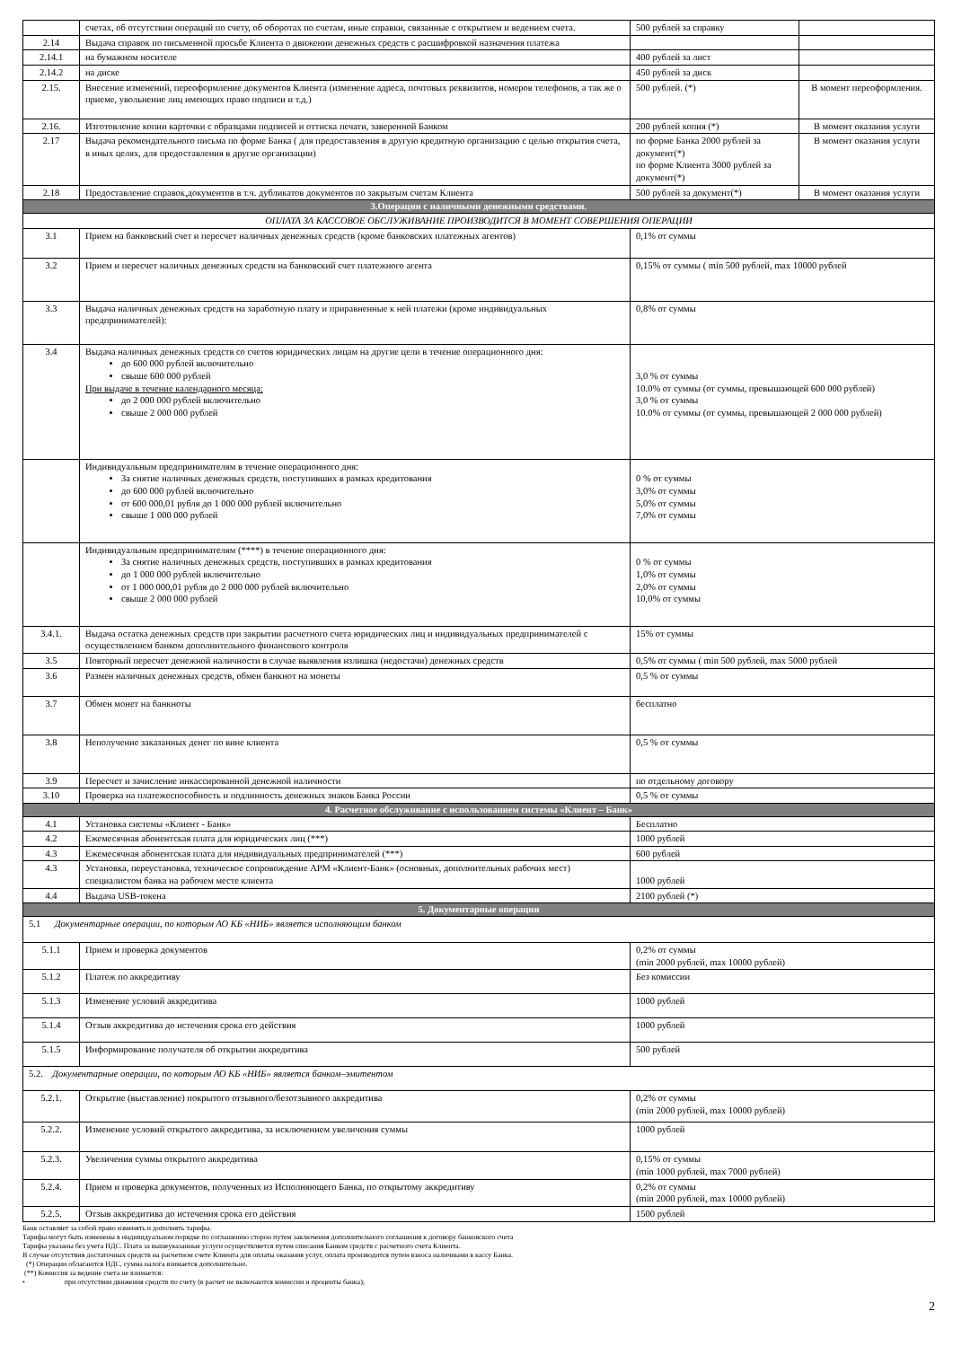| | счетах, об отсутствии операций по счету, об оборотах по счетам, иные справки, связанные с открытием и ведением счета. | 500 рублей за справку | |
| 2.14 | Выдача справок по письменной просьбе Клиента о движении денежных средств с расшифровкой назначения платежа | | |
| 2.14.1 | на бумажном носителе | 400 рублей за лист | |
| 2.14.2 | на диске | 450 рублей за диск | |
| 2.15. | Внесение изменений, переоформление документов Клиента (изменение адреса, почтовых реквизитов, номеров телефонов, а так же о приеме, увольнение лиц имеющих право подписи и т.д.) | 500 рублей. (*) | В момент переоформления. |
| 2.16. | Изготовление копии карточки с образцами подписей и оттиска печати, заверенной Банком | 200 рублей копия (*) | В момент оказания услуги |
| 2.17 | Выдача рекомендательного письма по форме Банка ( для предоставления в другую кредитную организацию с целью открытия счета, в иных целях, для предоставления в другие организации) | по форме Банка 2000 рублей за документ(*) по форме Клиента 3000 рублей за документ(*) | В момент оказания услуги |
| 2.18 | Предоставление справок,документов в т.ч. дубликатов документов по закрытым счетам Клиента | 500 рублей за документ(*) | В момент оказания услуги |
| 3.Операции с наличными денежными средствами. | | | |
| ОПЛАТА ЗА КАССОВОЕ ОБСЛУЖИВАНИЕ ПРОИЗВОДИТСЯ В МОМЕНТ СОВЕРШЕНИЯ ОПЕРАЦИИ | | | |
| 3.1 | Прием на банковский счет и пересчет наличных денежных средств (кроме банковских платежных агентов) | 0,1% от суммы | |
| 3.2 | Прием и пересчет наличных денежных средств на банковский счет платежного агента | 0,15% от суммы ( min 500 рублей, max 10000 рублей | |
| 3.3 | Выдача наличных денежных средств на заработную плату и приравненные к ней платежи (кроме индивидуальных предпринимателей): | 0,8% от суммы | |
| 3.4 | Выдача наличных денежных средств со счетов юридических лицам на другие цели в течение операционного дня: до 600 000 рублей включительно свыше 600 000 рублей При выдаче в течение календарного месяца: до 2 000 000 рублей включительно свыше 2 000 000 рублей | 3,0 % от суммы 10.0% от суммы (от суммы, превышающей 600 000 рублей) 3,0 % от суммы 10.0% от суммы (от суммы, превышающей 2 000 000 рублей) | |
| | Индивидуальным предпринимателям в течение операционного дня: За снятие наличных денежных средств, поступивших в рамках кредитования до 600 000 рублей включительно от 600 000,01 рубля до 1 000 000 рублей включительно свыше 1 000 000 рублей | 0 % от суммы 3,0% от суммы 5,0% от суммы 7,0% от суммы | |
| | Индивидуальным предпринимателям (****) в течение операционного дня: За снятие наличных денежных средств, поступивших в рамках кредитования до 1 000 000 рублей включительно от 1 000 000,01 рубля до 2 000 000 рублей включительно свыше 2 000 000 рублей | 0 % от суммы 1,0% от суммы 2,0% от суммы 10,0% от суммы | |
| 3.4.1. | Выдача остатка денежных средств при закрытии расчетного счета юридических лиц и индивидуальных предпринимателей с осуществлением банком дополнительного финансового контроля | 15% от суммы | |
| 3.5 | Повторный пересчет денежной наличности в случае выявления излишка (недостачи) денежных средств | 0,5% от суммы ( min 500 рублей, max 5000 рублей | |
| 3.6 | Размен наличных денежных средств, обмен банкнот на монеты | 0,5 % от суммы | |
| 3.7 | Обмен монет на банкноты | бесплатно | |
| 3.8 | Неполучение заказанных денег по вине клиента | 0,5 % от суммы | |
| 3.9 | Пересчет и зачисление инкассированной денежной наличности | по отдельному договору | |
| 3.10 | Проверка на платежеспособность и подлинность денежных знаков Банка России | 0,5 % от суммы | |
| 4. Расчетное обслуживание с использованием системы «Клиент – Банк» | | | |
| 4.1 | Установка системы «Клиент - Банк» | Бесплатно | |
| 4.2 | Ежемесячная абонентская плата для юридических лиц (***) | 1000 рублей | |
| 4.3 | Ежемесячная абонентская плата для индивидуальных предпринимателей (***) | 600 рублей | |
| 4.3 | Установка, переустановка, техническое сопровождение АРМ «Клиент-Банк» (основных, дополнительных рабочих мест) специалистом банка на рабочем месте клиента | 1000 рублей | |
| 4.4 | Выдача USB-токена | 2100 рублей (*) | |
| 5. Документарные операции | | | |
| 5.1 Документарные операции, по которым АО КБ «НИБ» является исполняющим банком | | | |
| 5.1.1 | Прием и проверка документов | 0,2% от суммы (min 2000 рублей, max 10000 рублей) | |
| 5.1.2 | Платеж по аккредитиву | Без комиссии | |
| 5.1.3 | Изменение условий аккредитива | 1000 рублей | |
| 5.1.4 | Отзыв аккредитива до истечения срока его действия | 1000 рублей | |
| 5.1.5 | Информирование получателя об открытии аккредитива | 500 рублей | |
| 5.2. Документарные операции, по которым АО КБ «НИБ» является банком–эмитентом | | | |
| 5.2.1. | Открытие (выставление) покрытого отзывного/безотзывного аккредитива | 0,2% от суммы (min 2000 рублей, max 10000 рублей) | |
| 5.2.2. | Изменение условий открытого аккредитива, за исключением увеличения суммы | 1000 рублей | |
| 5.2.3. | Увеличения суммы открытого аккредитива | 0,15% от суммы (min 1000 рублей, max 7000 рублей) | |
| 5.2.4. | Прием и проверка документов, полученных из Исполняющего Банка, по открытому аккредитиву | 0,2% от суммы (min 2000 рублей, max 10000 рублей) | |
| 5.2.5. | Отзыв аккредитива до истечения срока его действия | 1500 рублей | |
Банк оставляет за собой право изменять и дополнять тарифы.
Тарифы могут быть изменены в индивидуальном порядке по соглашению сторон путем заключения дополнительного соглашения к договору банковского счета
Тарифы указаны без учета НДС. Плата за вышеуказанные услуги осуществляется путем списания Банком средств с расчетного счета Клиента.
В случае отсутствия достаточных средств на расчетном счете Клиента для оплаты оказания услуг, оплата производится путем взноса наличными в кассу Банка.
(*) Операции облагаются НДС, сумма налога взимается дополнительно.
(**) Комиссия за ведение счета не взимается:
• при отсутствии движения средств по счету (в расчет не включаются комиссии и проценты банка);
2